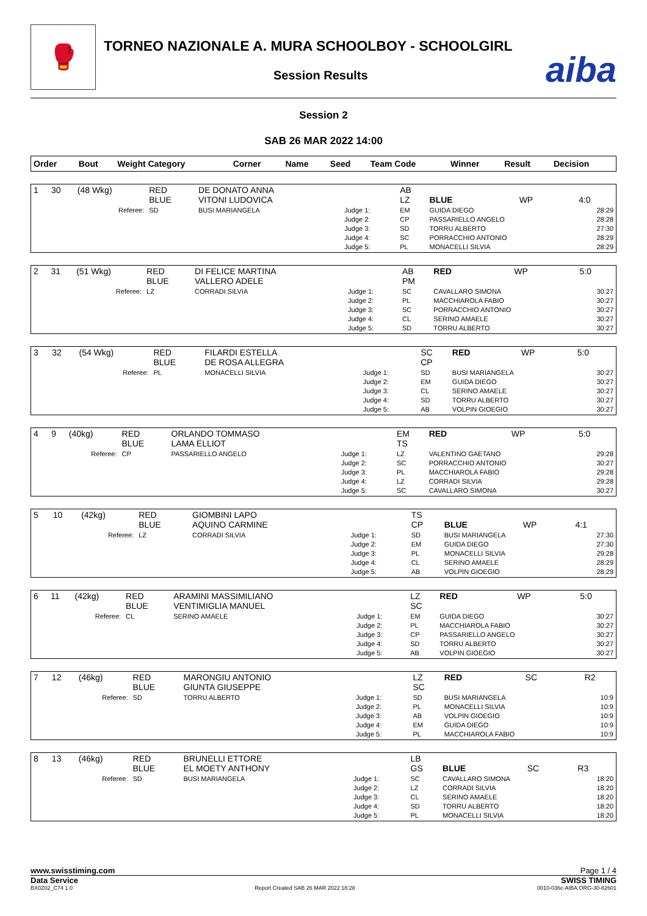🥊
TORNEO NAZIONALE A. MURA SCHOOLBOY - SCHOOLGIRL
Session Results aiba
Session 2
SAB 26 MAR 2022 14:00
| Order | Bout | Weight Category | Corner | Name | Seed | Team Code | Winner | Result | Decision |
| --- | --- | --- | --- | --- | --- | --- | --- | --- | --- |
| 1 | 30 | (48 Wkg) | RED BLUE | DE DONATO ANNA VITONI LUDOVICA | | AB LZ | BLUE | WP | 4:0 |
| Referee: | | | SD | BUSI MARIANGELA | Judge 1: Judge 2: Judge 3: Judge 4: Judge 5: | EM CP SD SC PL | GUIDA DIEGO PASSARIELLO ANGELO TORRU ALBERTO PORRACCHIO ANTONIO MONACELLI SILVIA | | 28:29 28:28 27:30 28:29 28:29 |
| 2 | 31 | (51 Wkg) | RED BLUE | DI FELICE MARTINA VALLERO ADELE | | AB PM | RED | WP | 5:0 |
| Referee: | | | LZ | CORRADI SILVIA | Judge 1: Judge 2: Judge 3: Judge 4: Judge 5: | SC PL SC CL SD | CAVALLARO SIMONA MACCHIAROLA FABIO PORRACCHIO ANTONIO SERINO AMAELE TORRU ALBERTO | | 30:27 30:27 30:27 30:27 30:27 |
| 3 | 32 | (54 Wkg) | RED BLUE | FILARDI ESTELLA DE ROSA ALLEGRA | | SC CP | RED | WP | 5:0 |
| Referee: | | | PL | MONACELLI SILVIA | Judge 1: Judge 2: Judge 3: Judge 4: Judge 5: | SD EM CL SD AB | BUSI MARIANGELA GUIDA DIEGO SERINO AMAELE TORRU ALBERTO VOLPIN GIOEGIO | | 30:27 30:27 30:27 30:27 30:27 |
| 4 | 9 | (40kg) | RED BLUE | ORLANDO TOMMASO LAMA ELLIOT | | EM TS | RED | WP | 5:0 |
| Referee: | | | CP | PASSARIELLO ANGELO | Judge 1: Judge 2: Judge 3: Judge 4: Judge 5: | LZ SC PL LZ SC | VALENTINO GAETANO PORRACCHIO ANTONIO MACCHIAROLA FABIO CORRADI SILVIA CAVALLARO SIMONA | | 29:28 30:27 29:28 29:28 30:27 |
| 5 | 10 | (42kg) | RED BLUE | GIOMBINI LAPO AQUINO CARMINE | | TS CP | BLUE | WP | 4:1 |
| Referee: | | | LZ | CORRADI SILVIA | Judge 1: Judge 2: Judge 3: Judge 4: Judge 5: | SD EM PL CL AB | BUSI MARIANGELA GUIDA DIEGO MONACELLI SILVIA SERINO AMAELE VOLPIN GIOEGIO | | 27:30 27:30 29:28 28:29 28:29 |
| 6 | 11 | (42kg) | RED BLUE | ARAMINI MASSIMILIANO VENTIMIGLIA MANUEL | | LZ SC | RED | WP | 5:0 |
| Referee: | | | CL | SERINO AMAELE | Judge 1: Judge 2: Judge 3: Judge 4: Judge 5: | EM PL CP SD AB | GUIDA DIEGO MACCHIAROLA FABIO PASSARIELLO ANGELO TORRU ALBERTO VOLPIN GIOEGIO | | 30:27 30:27 30:27 30:27 30:27 |
| 7 | 12 | (46kg) | RED BLUE | MARONGIU ANTONIO GIUNTA GIUSEPPE | | LZ SC | RED | SC | R2 |
| Referee: | | | SD | TORRU ALBERTO | Judge 1: Judge 2: Judge 3: Judge 4: Judge 5: | SD PL AB EM PL | BUSI MARIANGELA MONACELLI SILVIA VOLPIN GIOEGIO GUIDA DIEGO MACCHIAROLA FABIO | | 10:9 10:9 10:9 10:9 10:9 |
| 8 | 13 | (46kg) | RED BLUE | BRUNELLI ETTORE EL MOETY ANTHONY | | LB GS | BLUE | SC | R3 |
| Referee: | | | SD | BUSI MARIANGELA | Judge 1: Judge 2: Judge 3: Judge 4: Judge 5: | SC LZ CL SD PL | CAVALLARO SIMONA CORRADI SILVIA SERINO AMAELE TORRU ALBERTO MONACELLI SILVIA | | 18:20 18:20 18:20 18:20 18:20 |
www.swisstiming.com Page 1 / 4
Data Service SWISS TIMING
BX0Z02_C74 1.0 Report Created SAB 26 MAR 2022 18:28 0010-036c-AIBA.ORG-30-82601